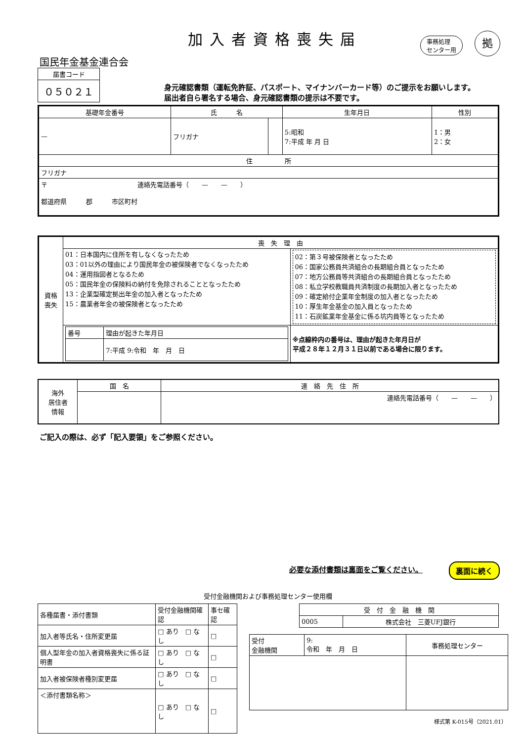加入者資格喪失届
事務処理
センター用
拠
国民年金基金連合会
| 届書コード |
| ０５０２１ |
身元確認書類（運転免許証、パスポート、マイナンバーカード等）のご提示をお願いします。
届出者自ら署名する場合、身元確認書類の提示は不要です。
| 基礎年金番号 | 氏 名 | | 生年月日 | 性別 |
| --- | --- | --- | --- | --- |
| — | フリガナ | | 5:昭和 7:平成 年 月 日 | 1：男 2：女 |
| 住 所 | | | | |
| フリガナ | | | | |
| 〒 連絡先電話番号（ — — ） 都道府県 郡 市区町村 | | | | |
| 資格 喪失 | 喪 失 理 由 | |
| | 01：日本国内に住所を有しなくなったため 03：01以外の理由により国民年金の被保険者でなくなったため 04：運用指図者となるため 05：国民年金の保険料の納付を免除されることとなったため 13：企業型確定拠出年金の加入者となったため 15：農業者年金の被保険者となったため | 02：第３号被保険者となったため 06：国家公務員共済組合の長期組合員となったため 07：地方公務員等共済組合の長期組合員となったため 08：私立学校教職員共済制度の長期加入者となったため 09：確定給付企業年金制度の加入者となったため 10：厚生年金基金の加入員となったため 11：石炭鉱業年金基金に係る坑内員等となったため |
| | / 番号 / 理由が起きた年月日 / / / 7:平成 9:令和 年 月 日 / | ※点線枠内の番号は、理由が起きた年月日が 平成２８年１２月３１日以前である場合に限ります。 |
| 海外 居住者 情報 | 国 名 | 連 絡 先 住 所 |
| | | 連絡先電話番号（ — — ） |
ご記入の際は、必ず「記入要領」をご参照ください。
必要な添付書類は裏面をご覧ください。 裏面に続く
受付金融機関および事務処理センター使用欄
| 各種届書・添付書類 | 受付金融機関確認 | 事セ確認 |
| 加入者等氏名・住所変更届 | □ あり □ なし | □ |
| 個人型年金の加入者資格喪失に係る証明書 | □ あり □ なし | □ |
| 加入者被保険者種別変更届 | □ あり □ なし | □ |
| ＜添付書類名称＞ | □ あり □ なし | □ |
| 受 付 金 融 機 関 | |
| 0005 | 株式会社 三菱UFJ銀行 |
| 受付 金融機関 | 9: 令和 年 月 日 | 事務処理センター |
様式第 K-015号（2021.01）